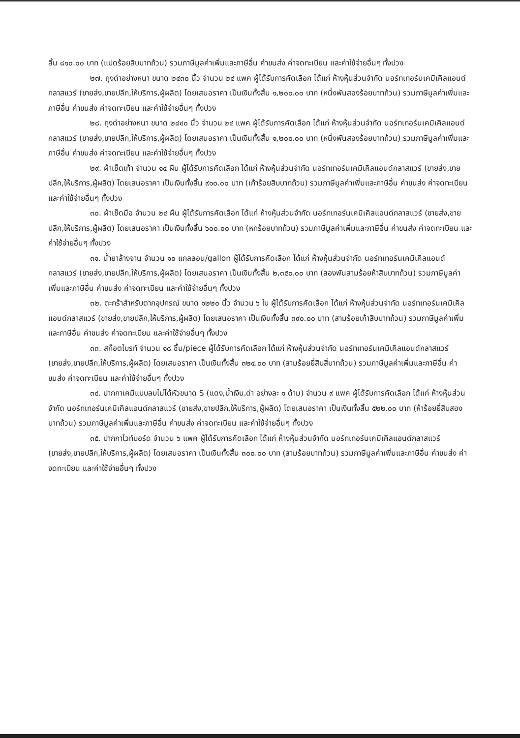สิ้น ๘๑๐.๐๐ บาท (แปดร้อยสิบบาทถ้วน) รวมภาษีมูลค่าเพิ่มและภาษีอื่น ค่าขนส่ง ค่าจดทะเบียน และค่าใช้จ่ายอื่นๆ ทั้งปวง
๒๗. ถุงดำอย่างหนา ขนาด ๒๔๓๐ นิ้ว จำนวน ๒๔ แพค ผู้ได้รับการคัดเลือก ได้แก่ ห้างหุ้นส่วนจำกัด นอร์ทเทอร์นเคมิเคิลแอนด์กลาสแวร์ (ขายส่ง,ขายปลีก,ให้บริการ,ผู้ผลิต) โดยเสนอราคา เป็นเงินทั้งสิ้น ๑,๒๐๐.๐๐ บาท (หนึ่งพันสองร้อยบาทถ้วน) รวมภาษีมูลค่าเพิ่มและภาษีอื่น ค่าขนส่ง ค่าจดทะเบียน และค่าใช้จ่ายอื่นๆ ทั้งปวง
๒๘. ถุงดำอย่างหนา ขนาด ๒๘๔๐ นิ้ว จำนวน ๒๔ แพค ผู้ได้รับการคัดเลือก ได้แก่ ห้างหุ้นส่วนจำกัด นอร์ทเทอร์นเคมิเคิลแอนด์กลาสแวร์ (ขายส่ง,ขายปลีก,ให้บริการ,ผู้ผลิต) โดยเสนอราคา เป็นเงินทั้งสิ้น ๑,๒๐๐.๐๐ บาท (หนึ่งพันสองร้อยบาทถ้วน) รวมภาษีมูลค่าเพิ่มและภาษีอื่น ค่าขนส่ง ค่าจดทะเบียน และค่าใช้จ่ายอื่นๆ ทั้งปวง
๒๙. ผ้าเช็ดเท้า จำนวน ๑๔ ผืน ผู้ได้รับการคัดเลือก ได้แก่ ห้างหุ้นส่วนจำกัด นอร์ทเทอร์นเคมิเคิลแอนด์กลาสแวร์ (ขายส่ง,ขายปลีก,ให้บริการ,ผู้ผลิต) โดยเสนอราคา เป็นเงินทั้งสิ้น ๙๑๐.๐๐ บาท (เก้าร้อยสิบบาทถ้วน) รวมภาษีมูลค่าเพิ่มและภาษีอื่น ค่าขนส่ง ค่าจดทะเบียน และค่าใช้จ่ายอื่นๆ ทั้งปวง
๓๐. ผ้าเช็ดมือ จำนวน ๒๔ ผืน ผู้ได้รับการคัดเลือก ได้แก่ ห้างหุ้นส่วนจำกัด นอร์ทเทอร์นเคมิเคิลแอนด์กลาสแวร์ (ขายส่ง,ขายปลีก,ให้บริการ,ผู้ผลิต) โดยเสนอราคา เป็นเงินทั้งสิ้น ๖๐๐.๐๐ บาท (หกร้อยบาทถ้วน) รวมภาษีมูลค่าเพิ่มและภาษีอื่น ค่าขนส่ง ค่าจดทะเบียน และค่าใช้จ่ายอื่นๆ ทั้งปวง
๓๑. น้ำยาล้างจาน จำนวน ๑๐ แกลลอน/gallon ผู้ได้รับการคัดเลือก ได้แก่ ห้างหุ้นส่วนจำกัด นอร์ทเทอร์นเคมิเคิลแอนด์กลาสแวร์ (ขายส่ง,ขายปลีก,ให้บริการ,ผู้ผลิต) โดยเสนอราคา เป็นเงินทั้งสิ้น ๒,๓๕๐.๐๐ บาท (สองพันสามร้อยห้าสิบบาทถ้วน) รวมภาษีมูลค่าเพิ่มและภาษีอื่น ค่าขนส่ง ค่าจดทะเบียน และค่าใช้จ่ายอื่นๆ ทั้งปวง
๓๒. ตะกร้าสำหรับตากอุปกรณ์ ขนาด ๑๒๒๐ นิ้ว จำนวน ๖ ใบ ผู้ได้รับการคัดเลือก ได้แก่ ห้างหุ้นส่วนจำกัด นอร์ทเทอร์นเคมิเคิลแอนด์กลาสแวร์ (ขายส่ง,ขายปลีก,ให้บริการ,ผู้ผลิต) โดยเสนอราคา เป็นเงินทั้งสิ้น ๓๙๐.๐๐ บาท (สามร้อยเก้าสิบบาทถ้วน) รวมภาษีมูลค่าเพิ่มและภาษีอื่น ค่าขนส่ง ค่าจดทะเบียน และค่าใช้จ่ายอื่นๆ ทั้งปวง
๓๓. สก๊อตไบรท์ จำนวน ๑๘ ชิ้น/piece ผู้ได้รับการคัดเลือก ได้แก่ ห้างหุ้นส่วนจำกัด นอร์ทเทอร์นเคมิเคิลแอนด์กลาสแวร์ (ขายส่ง,ขายปลีก,ให้บริการ,ผู้ผลิต) โดยเสนอราคา เป็นเงินทั้งสิ้น ๓๒๔.๐๐ บาท (สามร้อยยี่สิบสี่บาทถ้วน) รวมภาษีมูลค่าเพิ่มและภาษีอื่น ค่าขนส่ง ค่าจดทะเบียน และค่าใช้จ่ายอื่นๆ ทั้งปวง
๓๔. ปากกาเคมีแบบลบไม่ได้หัวขนาด S (แดง,น้ำเงิน,ดำ อย่างละ ๑ ด้าม) จำนวน ๙ แพค ผู้ได้รับการคัดเลือก ได้แก่ ห้างหุ้นส่วนจำกัด นอร์ทเทอร์นเคมิเคิลแอนด์กลาสแวร์ (ขายส่ง,ขายปลีก,ให้บริการ,ผู้ผลิต) โดยเสนอราคา เป็นเงินทั้งสิ้น ๕๒๒.๐๐ บาท (ห้าร้อยยี่สิบสองบาทถ้วน) รวมภาษีมูลค่าเพิ่มและภาษีอื่น ค่าขนส่ง ค่าจดทะเบียน และค่าใช้จ่ายอื่นๆ ทั้งปวง
๓๕. ปากกาไวท์บอร์ด จำนวน ๖ แพค ผู้ได้รับการคัดเลือก ได้แก่ ห้างหุ้นส่วนจำกัด นอร์ทเทอร์นเคมิเคิลแอนด์กลาสแวร์ (ขายส่ง,ขายปลีก,ให้บริการ,ผู้ผลิต) โดยเสนอราคา เป็นเงินทั้งสิ้น ๓๐๐.๐๐ บาท (สามร้อยบาทถ้วน) รวมภาษีมูลค่าเพิ่มและภาษีอื่น ค่าขนส่ง ค่าจดทะเบียน และค่าใช้จ่ายอื่นๆ ทั้งปวง